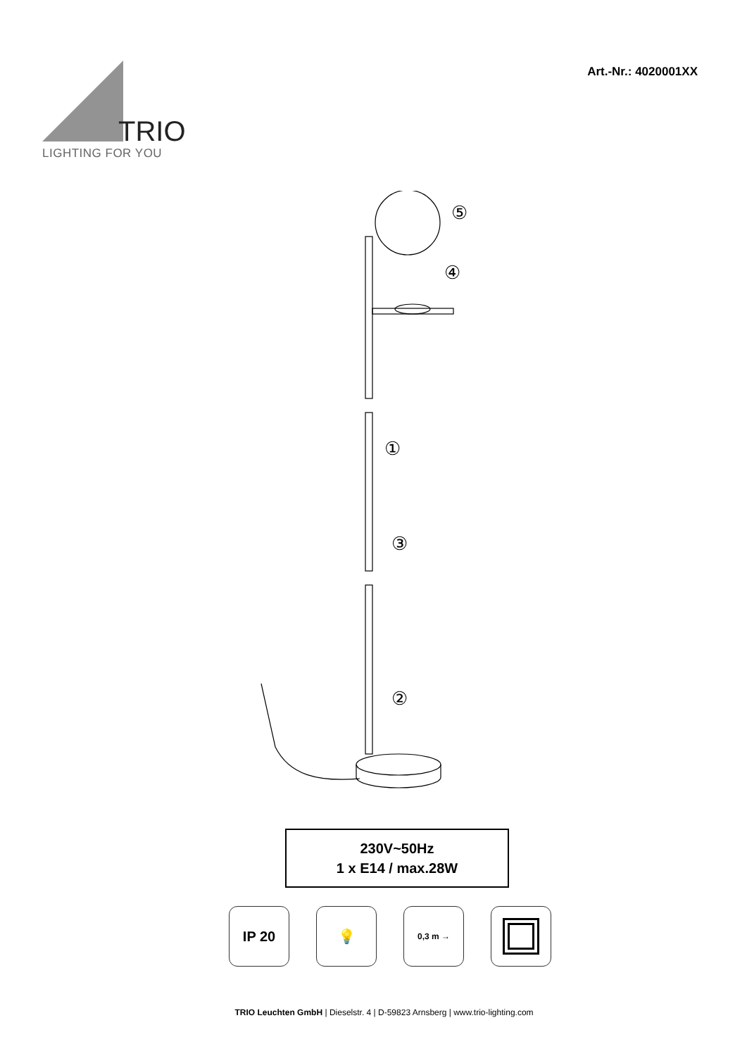TRIO
LIGHTING FOR YOU
Art.-Nr.: 4020001XX
⑤
④
①
③
②
230V~50Hz
1 x E14 / max.28W
IP 20 💡
0,3 m →
TRIO Leuchten GmbH | Dieselstr. 4 | D-59823 Arnsberg | www.trio-lighting.com